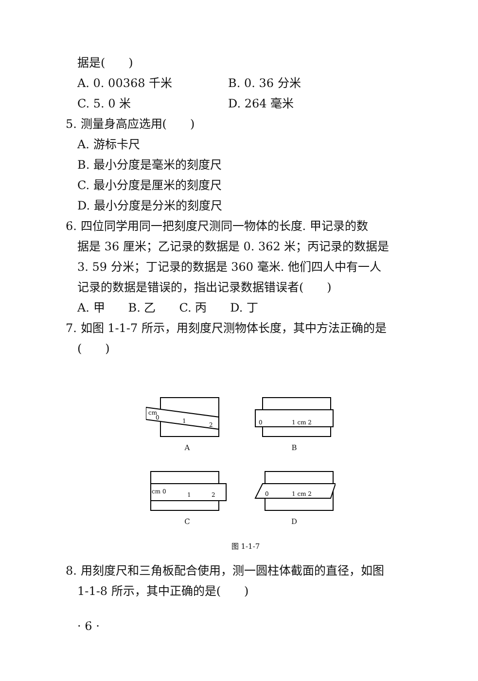据是(　　)
A. 0. 00368 千米 B. 0. 36 分米
C. 5. 0 米 D. 264 毫米
5. 测量身高应选用(　　)
A. 游标卡尺
B. 最小分度是毫米的刻度尺
C. 最小分度是厘米的刻度尺
D. 最小分度是分米的刻度尺
6. 四位同学用同一把刻度尺测同一物体的长度. 甲记录的数
据是 36 厘米；乙记录的数据是 0. 362 米；丙记录的数据是
3. 59 分米；丁记录的数据是 360 毫米. 他们四人中有一人
记录的数据是错误的，指出记录数据错误者(　　)
A. 甲　　B. 乙　　C. 丙　　D. 丁
7. 如图 1-1-7 所示，用刻度尺测物体长度，其中方法正确的是
(　　)
cm
0
1
2
A
0
1 cm 2
B
cm 0
1
2
C
0
1 cm 2
D
图 1-1-7
8. 用刻度尺和三角板配合使用，测一圆柱体截面的直径，如图
1-1-8 所示，其中正确的是(　　)
· 6 ·